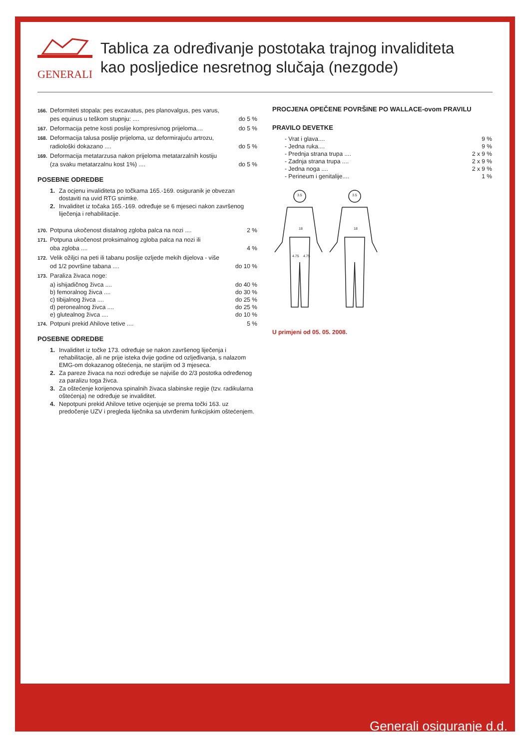GENERALI
Tablica za određivanje postotaka trajnog invaliditeta
kao posljedice nesretnog slučaja (nezgode)
166.
Deformiteti stopala: pes excavatus, pes planovalgus, pes varus,
pes equinus u teškom stupnju: .... do 5 %
167.
Deformacija petne kosti poslije kompresivnog prijeloma.... do 5 %
168.
Deformacija talusa poslije prijeloma, uz deformirajuću artrozu,
radiološki dokazano .... do 5 %
169.
Deformacija metatarzusa nakon prijeloma metatarzalnih kostiju
(za svaku metatarzalnu kost 1%) .... do 5 %
POSEBNE ODREDBE
1. Za ocjenu invaliditeta po točkama 165.-169. osiguranik je obvezan dostaviti na uvid RTG snimke.
2. Invaliditet iz točaka 165.-169. određuje se 6 mjeseci nakon završenog liječenja i rehabilitacije.
170.
Potpuna ukočenost distalnog zgloba palca na nozi .... 2 %
171.
Potpuna ukočenost proksimalnog zgloba palca na nozi ili
oba zgloba .... 4 %
172.
Velik ožiljci na peti ili tabanu poslije ozljede mekih dijelova - više
od 1/2 površine tabana .... do 10 %
173.
Paraliza živaca noge:
a) ishijadičnog živca .... do 40 %
b) femoralnog živca .... do 30 %
c) tibijalnog živca .... do 25 %
d) peronealnog živca .... do 25 %
e) glutealnog živca .... do 10 %
174.
Potpuni prekid Ahilove tetive .... 5 %
POSEBNE ODREDBE
1. Invaliditet iz točke 173. određuje se nakon završenog liječenja i rehabilitacije, ali ne prije isteka dvije godine od ozljeđivanja, s nalazom EMG-om dokazanog oštećenja, ne starijim od 3 mjeseca.
2. Za pareze živaca na nozi određuje se najviše do 2/3 postotka određenog za paralizu toga živca.
3. Za oštećenje korijenova spinalnih živaca slabinske regije (tzv. radikularna oštećenja) ne određuje se invaliditet.
4. Nepotpuni prekid Ahilove tetive ocjenjuje se prema točki 163. uz predočenje UZV i pregleda liječnika sa utvrđenim funkcijskim oštećenjem.
PROCJENA OPEČENE POVRŠINE PO WALLACE-ovom PRAVILU
PRAVILO DEVETKE
- Vrat i glava.... 9 %
- Jedna ruka.... 9 %
- Prednja strana trupa .... 2 x 9 %
- Zadnja strana trupa .... 2 x 9 %
- Jedna noga .... 2 x 9 %
- Perineum i genitalije.... 1 %
3.5
18
4.75
4.75
3.5
18
U primjeni od 05. 05. 2008.
Generali osiguranje d.d.